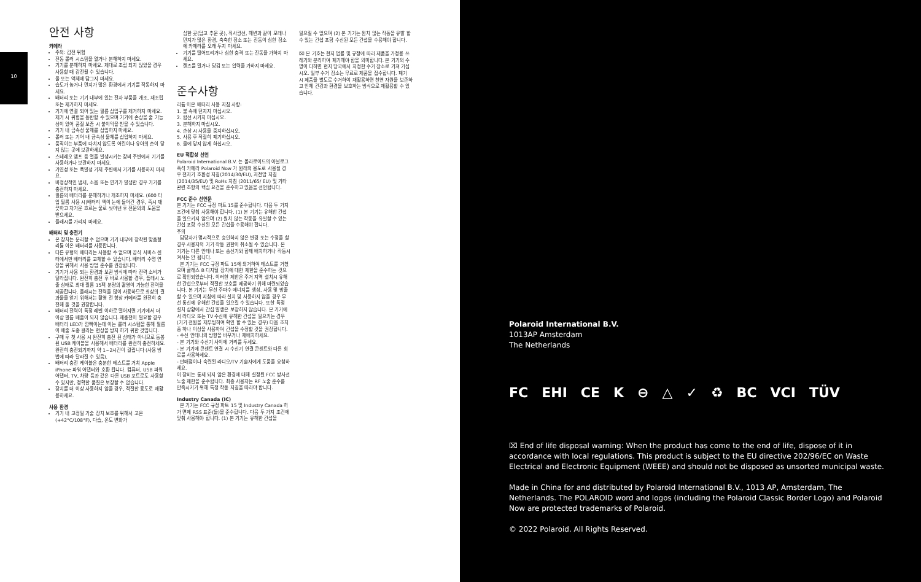10
안전 사항
카메라
주의: 감전 위험
전동 롤러 시스템을 열거나 분해하지 마세요.
기기를 분해하지 마세요. 제대로 조립 되지 않았을 경우 사용할 때 감전될 수 있습니다.
물 또는 액체에 담그지 마세요.
습도가 높거나 먼지가 많은 환경에서 기기를 작동하지 마세요.
배터리 또는 기기 내부에 있는 전자 부품을 개조, 재조립 또는 제거하지 마세요.
기기에 연결 되어 있는 필름 삽입구를 제거하지 마세요. 제거 시 위험을 동반할 수 있으며 기기에 손상을 줄 가능성이 있어 품질 보증 시 불이익을 받을 수 있습니다.
기기 내 금속성 물체를 삽입하지 마세요.
롤러 또는 기어 내 금속성 물체를 삽입하지 마세요.
움직이는 부품에 다치지 않도록 어린이나 유아의 손이 닿지 않는 곳에 보관하세요.
스테레오 앰프 등 열을 발생시키는 장비 주변에서 기기를 사용하거나 보관하지 마세요.
가연성 또는 폭발성 기체 주변에서 기기를 사용하지 마세요.
비정상적인 냄새, 소음 또는 연기가 발생한 경우 기기를 충전하지 마세요.
필름의 배터리를 분해하거나 개조하지 마세요. (600 타입 필름 사용 시)배터리 액이 눈에 들어간 경우, 즉시 깨끗하고 차가운 흐르는 물로 씻어낸 후 전문의의 도움을 받으세요.
플래시를 가리지 마세요.
배터리 및 충전기
본 장치는 분리할 수 없으며 기기 내부에 장착된 맞춤형 리튬 이온 배터리를 사용합니다.
다른 유형의 배터리는 사용할 수 없으며 공식 서비스 센터에서만 배터리를 교체할 수 있습니다. 배터리 수명 연장을 위해서 사용 방법 준수를 권장합니다.
기기가 사용 되는 환경과 보관 방식에 따라 전력 소비가 달라집니다. 완전히 충전 후 바로 사용할 경우, 플래시 노출 상태로 최대 필름 15팩 분량의 촬영이 가능한 전력을 제공합니다. 플래시는 전력을 많이 사용하므로 최상의 결과물을 얻기 위해서는 촬영 전 항상 카메라를 완전히 충전해 둘 것을 권장합니다.
배터리 전력이 특정 레벨 이하로 떨어지면 기기에서 더 이상 필름 배출이 되지 않습니다. 재충전이 필요할 경우 배터리 LED가 깜빡이는데 이는 롤러 시스템을 통해 필름이 배출 도중 걸리는 현상을 방지 하기 위한 것입니다.
구매 후 첫 사용 시 완전히 충전 된 상태가 아니므로 동봉 된 USB 케이블을 사용해서 배터리를 완전히 충전하세요. 완전히 충전되기까지 약 1~2시간이 걸립니다 (사용 방법에 따라 달라질 수 있음).
배터리 충전 케이블은 충분한 테스트를 거쳐 Apple iPhone 파워 어댑터와 호환 됩니다. 컴퓨터, USB 파워 어댑터, TV, 차량 등과 같은 다른 USB 포트로도 사용할 수 있지만, 정확한 품질은 보장할 수 없습니다.
장치를 더 이상 사용하지 않을 경우, 적절한 용도로 재활용하세요.
사용 환경
기기 내 고정밀 기술 장치 보호를 위해서 고온(+42°C/108°F), 다습, 온도 변화가
심한 곳(덥고 추운 곳), 직사광선, 해변과 같이 모래나 먼지가 많은 환경, 축축한 장소 또는 진동이 심한 장소에 카메라를 오래 두지 마세요.
기기를 떨어뜨리거나 심한 충격 또는 진동을 가하지 마세요.
렌즈를 밀거나 당김 또는 압력을 가하지 마세요.
준수사항
리튬 이온 배터리 사용 지침 사항:
1. 불 속에 던지지 마십시오.
2. 합선 시키지 마십시오.
3. 분해하지 마십시오.
4. 손상 시 사용을 중지하십시오.
5. 사용 후 적절히 폐기하십시오.
6. 물에 닿지 않게 하십시오.
EU 적합성 선언
Polaroid International B.V. 는 폴라로이드의 아날로그 즉석 카메라 Polaroid Now 가 원래의 용도로 사용될 경우 전자기 호환성 지침(2014/30/EU), 저전압 지침(2014/35/EU) 및 RoHs 지침 (2011/65/ EU) 및 기타 관련 조항의 핵심 요건을 준수하고 있음을 선언합니다.
FCC 준수 선언문
본 기기는 FCC 규정 파트 15를 준수합니다. 다음 두 가지 조건에 맞춰 사용해야 합니다. (1) 본 기기는 유해한 간섭을 일으키지 않으며 (2) 원치 않는 작동을 유발할 수 있는 간섭 포함 수신된 모든 간섭을 수용해야 합니다.
주의
담당자가 명시적으로 승인하지 않은 변경 또는 수정을 할 경우 사용자의 기기 작동 권한이 취소될 수 있습니다. 본 기기는 다른 안테나 또는 송신기와 함께 배치하거나 작동시켜서는 안 됩니다.
본 기기는 FCC 규정 파트 15에 의거하여 테스트를 거쳤으며 클래스 B 디지털 장치에 대한 제한을 준수하는 것으로 확인되었습니다. 이러한 제한은 주거 지역 설치시 유해한 간섭으로부터 적절한 보호를 제공하기 위해 마련되었습니다. 본 기기는 무선 주파수 에너지를 생성, 사용 및 방출 할 수 있으며 지침에 따라 설치 및 사용하지 않을 경우 무선 통신에 유해한 간섭을 일으킬 수 있습니다. 또한 특정 설치 상황에서 간섭 발생은 보장하지 않습니다. 본 기기에서 라디오 또는 TV 수신에 유해한 간섭을 일으키는 경우(기기 전원을 재부팅하여 확인 할 수 있는 경우) 다음 조치 중 하나 이상을 사용하여 간섭을 수정할 것을 권장합니다.
- 수신 안테나의 방향을 바꾸거나 재배치하세요.
- 본 기기와 수신기 사이에 거리를 두세요.
- 본 기기에 콘센트 연결 시 수신기 연결 콘센트와 다른 회로를 사용하세요.
- 판매점이나 숙련된 라디오/TV 기술자에게 도움을 요청하세요.
이 장비는 통제 되지 않은 환경에 대해 설정된 FCC 방사선 노출 제한을 준수합니다. 최종 사용자는 RF 노출 준수를 만족시키기 위해 특정 작동 지침을 따라야 합니다.
Industry Canada (IC)
본 기기는 FCC 규정 파트 15 및 Industry Canada 허가 면제 RSS 표준(들)을 준수합니다. 다음 두 가지 조건에 맞춰 사용해야 합니다. (1) 본 기기는 유해한 간섭을
일으킬 수 없으며 (2) 본 기기는 원치 않는 작동을 유발 할 수 있는 간섭 포함 수신된 모든 간섭을 수용해야 합니다.
⌧ 본 기호는 현지 법률 및 규정에 따라 제품을 가정용 쓰레기와 분리하여 폐기해야 함을 의미합니다. 본 기기의 수명이 다하면 현지 당국에서 지정한 수거 장소로 가져 가십시오. 일부 수거 장소는 무료로 제품을 접수합니다. 폐기 시 제품을 별도로 수거하여 재활용하면 천연 자원을 보존하고 인체 건강과 환경을 보호하는 방식으로 재활용할 수 있습니다.
Polaroid International B.V.
1013AP Amsterdam
The Netherlands
FC EHI CE K ⊖ △ ✓ ♻ BC VCI TÜV
⌧ End of life disposal warning: When the product has come to the end of life, dispose of it in accordance with local regulations. This product is subject to the EU directive 202/96/EC on Waste Electrical and Electronic Equipment (WEEE) and should not be disposed as unsorted municipal waste.
Made in China for and distributed by Polaroid International B.V., 1013 AP, Amsterdam, The Netherlands. The POLAROID word and logos (including the Polaroid Classic Border Logo) and Polaroid Now are protected trademarks of Polaroid.
© 2022 Polaroid. All Rights Reserved.